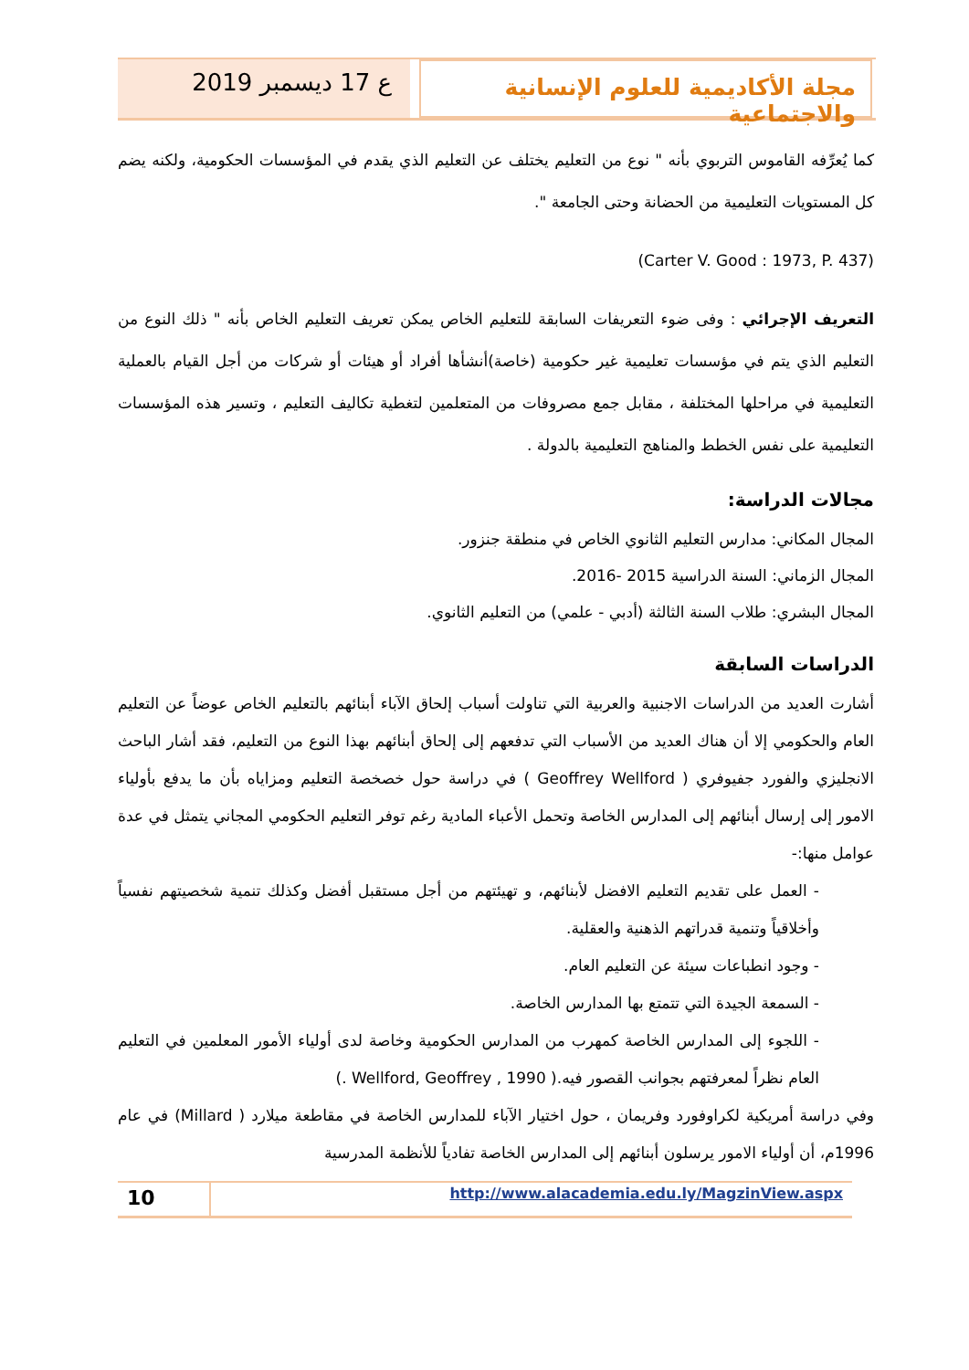مجلة الأكاديمية للعلوم الإنسانية والاجتماعية
ع 17 ديسمبر 2019
كما يُعرِّفه القاموس التربوي بأنه " نوع من التعليم يختلف عن التعليم الذي يقدم في المؤسسات الحكومية، ولكنه يضم كل المستويات التعليمية من الحضانة وحتى الجامعة ".
(Carter V. Good : 1973, P. 437)
التعريف الإجرائي : وفى ضوء التعريفات السابقة للتعليم الخاص يمكن تعريف التعليم الخاص بأنه " ذلك النوع من التعليم الذي يتم في مؤسسات تعليمية غير حكومية (خاصة)أنشأها أفراد أو هيئات أو شركات من أجل القيام بالعملية التعليمية في مراحلها المختلفة ، مقابل جمع مصروفات من المتعلمين لتغطية تكاليف التعليم ، وتسير هذه المؤسسات التعليمية على نفس الخطط والمناهج التعليمية بالدولة .
مجالات الدراسة:
المجال المكاني: مدارس التعليم الثانوي الخاص في منطقة جنزور.
المجال الزماني: السنة الدراسية 2015 -2016.
المجال البشري: طلاب السنة الثالثة (أدبي - علمي) من التعليم الثانوي.
الدراسات السابقة
أشارت العديد من الدراسات الاجنبية والعربية التي تناولت أسباب إلحاق الآباء أبنائهم بالتعليم الخاص عوضاً عن التعليم العام والحكومي إلا أن هناك العديد من الأسباب التي تدفعهم إلى إلحاق أبنائهم بهذا النوع من التعليم، فقد أشار الباحث الانجليزي والفورد جفيوفري ( Geoffrey Wellford ) في دراسة حول خصخصة التعليم ومزاياه بأن ما يدفع بأولياء الامور إلى إرسال أبنائهم إلى المدارس الخاصة وتحمل الأعباء المادية رغم توفر التعليم الحكومي المجاني يتمثل في عدة عوامل منها:-
- العمل على تقديم التعليم الافضل لأبنائهم، و تهيئتهم من أجل مستقبل أفضل وكذلك تنمية شخصيتهم نفسياً وأخلاقياً وتنمية قدراتهم الذهنية والعقلية.
- وجود انطباعات سيئة عن التعليم العام.
- السمعة الجيدة التي تتمتع بها المدارس الخاصة.
- اللجوء إلى المدارس الخاصة كمهرب من المدارس الحكومية وخاصة لدى أولياء الأمور المعلمين في التعليم العام نظراً لمعرفتهم بجوانب القصور فيه.( Wellford, Geoffrey , 1990 .)
وفي دراسة أمريكية لكراوفورد وفريمان ، حول اختيار الآباء للمدارس الخاصة في مقاطعة ميلارد ( Millard) في عام 1996م، أن أولياء الامور يرسلون أبنائهم إلى المدارس الخاصة تفادياً للأنظمة المدرسية
10
http://www.alacademia.edu.ly/MagzinView.aspx